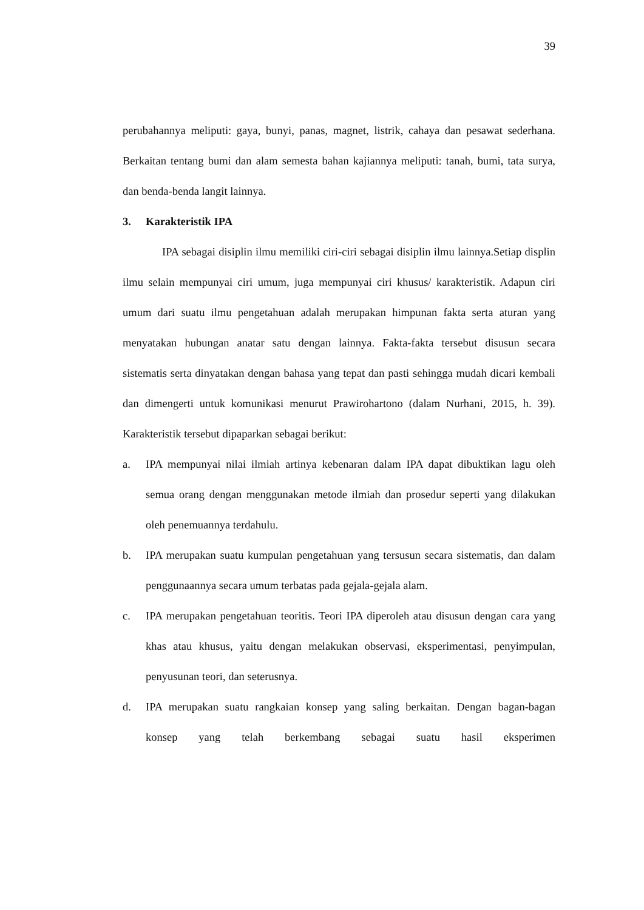39
perubahannya meliputi: gaya, bunyi, panas, magnet, listrik, cahaya dan pesawat sederhana. Berkaitan tentang bumi dan alam semesta bahan kajiannya meliputi: tanah, bumi, tata surya, dan benda-benda langit lainnya.
3. Karakteristik IPA
IPA sebagai disiplin ilmu memiliki ciri-ciri sebagai disiplin ilmu lainnya.Setiap displin ilmu selain mempunyai ciri umum, juga mempunyai ciri khusus/ karakteristik. Adapun ciri umum dari suatu ilmu pengetahuan adalah merupakan himpunan fakta serta aturan yang menyatakan hubungan anatar satu dengan lainnya. Fakta-fakta tersebut disusun secara sistematis serta dinyatakan dengan bahasa yang tepat dan pasti sehingga mudah dicari kembali dan dimengerti untuk komunikasi menurut Prawirohartono (dalam Nurhani, 2015, h. 39). Karakteristik tersebut dipaparkan sebagai berikut:
a. IPA mempunyai nilai ilmiah artinya kebenaran dalam IPA dapat dibuktikan lagu oleh semua orang dengan menggunakan metode ilmiah dan prosedur seperti yang dilakukan oleh penemuannya terdahulu.
b. IPA merupakan suatu kumpulan pengetahuan yang tersusun secara sistematis, dan dalam penggunaannya secara umum terbatas pada gejala-gejala alam.
c. IPA merupakan pengetahuan teoritis. Teori IPA diperoleh atau disusun dengan cara yang khas atau khusus, yaitu dengan melakukan observasi, eksperimentasi, penyimpulan, penyusunan teori, dan seterusnya.
d. IPA merupakan suatu rangkaian konsep yang saling berkaitan. Dengan bagan-bagan konsep yang telah berkembang sebagai suatu hasil eksperimen